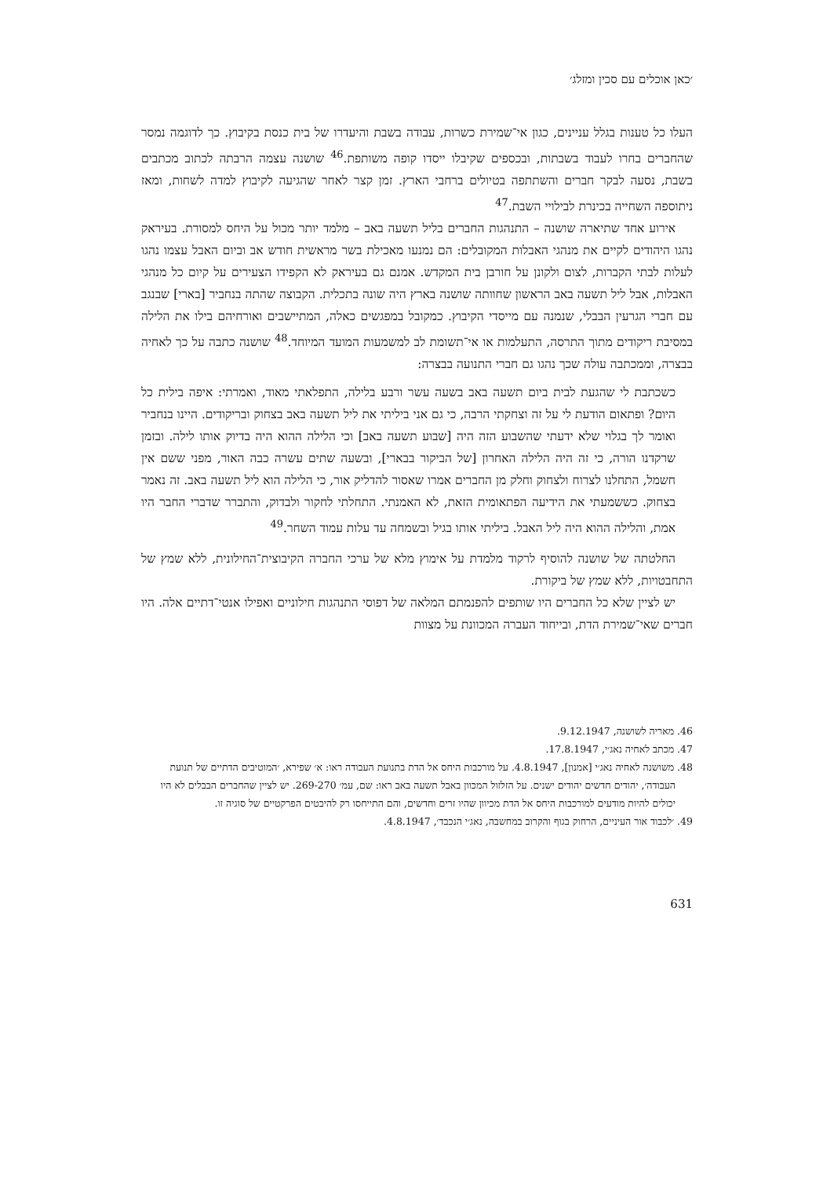׳כאן אוכלים עם סכין ומזלג׳
העלו כל טענות בגלל עניינים, כגון אי־שמירת כשרות, עבודה בשבת והיעדרו של בית כנסת בקיבוץ. כך לדוגמה נמסר שהחברים בחרו לעבוד בשבתות, ובכספים שקיבלו ייסדו קופה משותפת.<sup>46</sup> שושנה עצמה הרבתה לכתוב מכתבים בשבת, נסעה לבקר חברים והשתתפה בטיולים ברחבי הארץ. זמן קצר לאחר שהגיעה לקיבוץ למדה לשחות, ומאז ניתוספה השחייה בכינרת לבילויי השבת.<sup>47</sup>
אירוע אחד שתיארה שושנה – התנהגות החברים בליל תשעה באב – מלמד יותר מכול על היחס למסורת. בעיראק נהגו היהודים לקיים את מנהגי האבלות המקובלים: הם נמנעו מאכילת בשר מראשית חודש אב וביום האבל עצמו נהגו לעלות לבתי הקברות, לצום ולקונן על חורבן בית המקדש. אמנם גם בעיראק לא הקפידו הצעירים על קיום כל מנהגי האבלות, אבל ליל תשעה באב הראשון שחוותה שושנה בארץ היה שונה בתכלית. הקבוצה שהתה בנחביר [בארי] שבנגב עם חברי הגרעין הבבלי, שנמנה עם מייסדי הקיבוץ. כמקובל במפגשים כאלה, המתיישבים ואורחיהם בילו את הלילה במסיבת ריקודים מתוך התרסה, התעלמות או אי־תשומת לב למשמעות המועד המיוחד.<sup>48</sup> שושנה כתבה על כך לאחיה בבצרה, וממכתבה עולה שכך נהגו גם חברי התנועה בבצרה:
כשכתבת לי שהגעת לבית ביום תשעה באב בשעה עשר ורבע בלילה, התפלאתי מאוד, ואמרתי: איפה בילית כל היום? ופתאום הודעת לי על זה וצחקתי הרבה, כי גם אני ביליתי את ליל תשעה באב בצחוק ובריקודים. היינו בנחביר ואומר לך בגלוי שלא ידעתי שהשבוע הזה היה [שבוע תשעה באב] וכי הלילה ההוא היה בדיוק אותו לילה. ובזמן שרקדנו הורה, כי זה היה הלילה האחרון [של הביקור בבארי], ובשעה שתים עשרה כבה האור, מפני ששם אין חשמל, התחלנו לצרוח ולצחוק וחלק מן החברים אמרו שאסור להדליק אור, כי הלילה הוא ליל תשעה באב. זה נאמר בצחוק. כששמעתי את הידיעה הפתאומית הזאת, לא האמנתי. התחלתי לחקור ולבדוק, והתברר שדברי החבר היו אמת, והלילה ההוא היה ליל האבל. ביליתי אותו בגיל ובשמחה עד עלות עמוד השחר.<sup>49</sup>
החלטתה של שושנה להוסיף לרקוד מלמדת על אימוץ מלא של ערכי החברה הקיבוצית־החילונית, ללא שמץ של התחבטויות, ללא שמץ של ביקורת.
יש לציין שלא כל החברים היו שותפים להפנמתם המלאה של דפוסי התנהגות חילוניים ואפילו אנטי־דתיים אלה. היו חברים שאי־שמירת הדת, ובייחוד העברה המכוונת על מצוות
46. מאריה לשושנה, 9.12.1947.
47. מכתב לאחיה נאג׳י, 17.8.1947.
48. משושנה לאחיה נאג׳י [אמנון], 4.8.1947. על מורכבות היחס אל הדת בתנועת העבודה ראו: א׳ שפירא, ׳המוטיבים הדתיים של תנועת העבודה׳, יהודים חדשים יהודים ישנים. על הזלזול המכוון באבל תשעה באב ראו: שם, עמ׳ 269-270. יש לציין שהחברים הבבלים לא היו יכולים להיות מודעים למורכבות היחס אל הדת מכיוון שהיו זרים וחדשים, והם התייחסו רק להיבטים הפרקטיים של סוגיה זו.
49. ׳לכבוד אור העיניים, הרחוק בגוף והקרוב במחשבה, נאג׳י הנכבד׳, 4.8.1947.
631